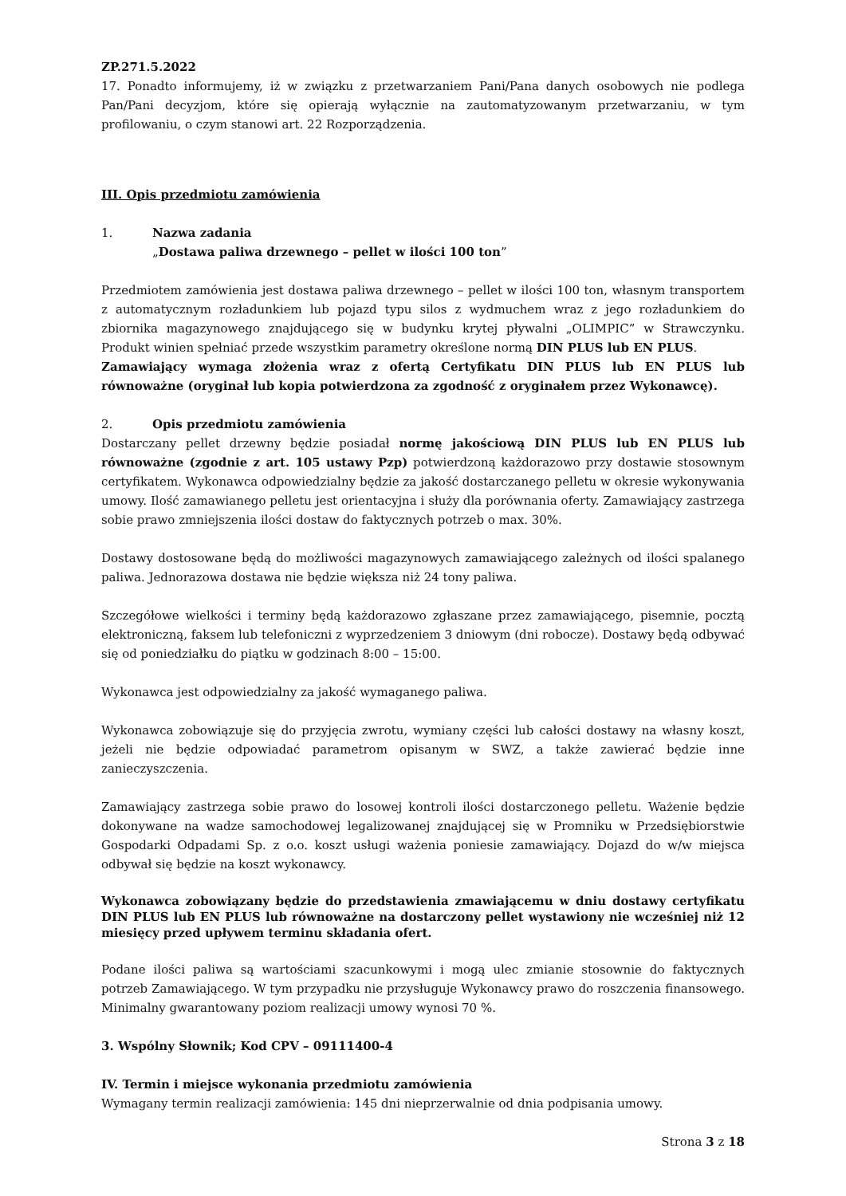ZP.271.5.2022
17. Ponadto informujemy, iż w związku z przetwarzaniem Pani/Pana danych osobowych nie podlega Pan/Pani decyzjom, które się opierają wyłącznie na zautomatyzowanym przetwarzaniu, w tym profilowaniu, o czym stanowi art. 22 Rozporządzenia.
III. Opis przedmiotu zamówienia
1. Nazwa zadania
„Dostawa paliwa drzewnego – pellet w ilości 100 ton”
Przedmiotem zamówienia jest dostawa paliwa drzewnego – pellet w ilości 100 ton, własnym transportem z automatycznym rozładunkiem lub pojazd typu silos z wydmuchem wraz z jego rozładunkiem do zbiornika magazynowego znajdującego się w budynku krytej pływalni „OLIMPIC” w Strawczynku. Produkt winien spełniać przede wszystkim parametry określone normą DIN PLUS lub EN PLUS.
Zamawiający wymaga złożenia wraz z ofertą Certyfikatu DIN PLUS lub EN PLUS lub równoważne (oryginał lub kopia potwierdzona za zgodność z oryginałem przez Wykonawcę).
2. Opis przedmiotu zamówienia
Dostarczany pellet drzewny będzie posiadał normę jakościową DIN PLUS lub EN PLUS lub równoważne (zgodnie z art. 105 ustawy Pzp) potwierdzoną każdorazowo przy dostawie stosownym certyfikatem. Wykonawca odpowiedzialny będzie za jakość dostarczanego pelletu w okresie wykonywania umowy. Ilość zamawianego pelletu jest orientacyjna i służy dla porównania oferty. Zamawiający zastrzega sobie prawo zmniejszenia ilości dostaw do faktycznych potrzeb o max. 30%.
Dostawy dostosowane będą do możliwości magazynowych zamawiającego zależnych od ilości spalanego paliwa. Jednorazowa dostawa nie będzie większa niż 24 tony paliwa.
Szczegółowe wielkości i terminy będą każdorazowo zgłaszane przez zamawiającego, pisemnie, pocztą elektroniczną, faksem lub telefoniczni z wyprzedzeniem 3 dniowym (dni robocze). Dostawy będą odbywać się od poniedziałku do piątku w godzinach 8:00 – 15:00.
Wykonawca jest odpowiedzialny za jakość wymaganego paliwa.
Wykonawca zobowiązuje się do przyjęcia zwrotu, wymiany części lub całości dostawy na własny koszt, jeżeli nie będzie odpowiadać parametrom opisanym w SWZ, a także zawierać będzie inne zanieczyszczenia.
Zamawiający zastrzega sobie prawo do losowej kontroli ilości dostarczonego pelletu. Ważenie będzie dokonywane na wadze samochodowej legalizowanej znajdującej się w Promniku w Przedsiębiorstwie Gospodarki Odpadami Sp. z o.o. koszt usługi ważenia poniesie zamawiający. Dojazd do w/w miejsca odbywał się będzie na koszt wykonawcy.
Wykonawca zobowiązany będzie do przedstawienia zmawiającemu w dniu dostawy certyfikatu DIN PLUS lub EN PLUS lub równoważne na dostarczony pellet wystawiony nie wcześniej niż 12 miesięcy przed upływem terminu składania ofert.
Podane ilości paliwa są wartościami szacunkowymi i mogą ulec zmianie stosownie do faktycznych potrzeb Zamawiającego. W tym przypadku nie przysługuje Wykonawcy prawo do roszczenia finansowego. Minimalny gwarantowany poziom realizacji umowy wynosi 70 %.
3. Wspólny Słownik; Kod CPV – 09111400-4
IV. Termin i miejsce wykonania przedmiotu zamówienia
Wymagany termin realizacji zamówienia: 145 dni nieprzerwalnie od dnia podpisania umowy.
Strona 3 z 18